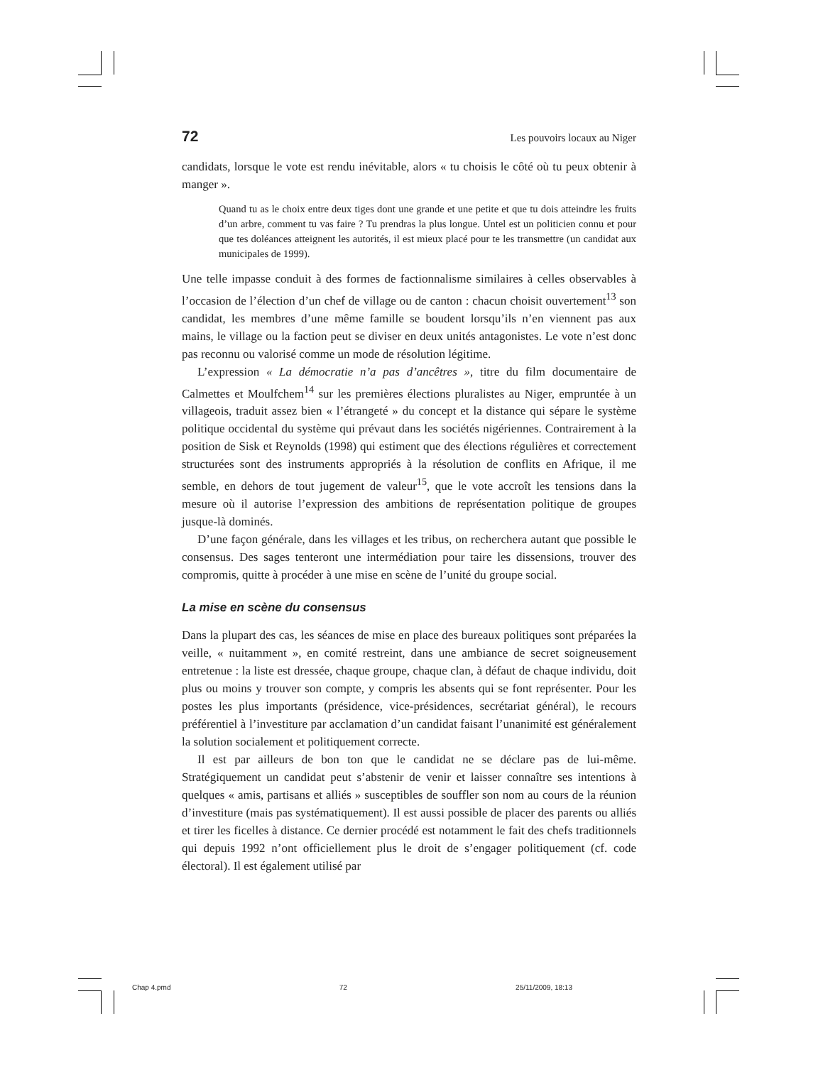72 Les pouvoirs locaux au Niger
candidats, lorsque le vote est rendu inévitable, alors « tu choisis le côté où tu peux obtenir à manger ».
Quand tu as le choix entre deux tiges dont une grande et une petite et que tu dois atteindre les fruits d’un arbre, comment tu vas faire ? Tu prendras la plus longue. Untel est un politicien connu et pour que tes doléances atteignent les autorités, il est mieux placé pour te les transmettre (un candidat aux municipales de 1999).
Une telle impasse conduit à des formes de factionnalisme similaires à celles observables à l’occasion de l’élection d’un chef de village ou de canton : chacun choisit ouvertement<sup>13</sup> son candidat, les membres d’une même famille se boudent lorsqu’ils n’en viennent pas aux mains, le village ou la faction peut se diviser en deux unités antagonistes. Le vote n’est donc pas reconnu ou valorisé comme un mode de résolution légitime.
L’expression « La démocratie n’a pas d’ancêtres », titre du film documentaire de Calmettes et Moulfchem<sup>14</sup> sur les premières élections pluralistes au Niger, empruntée à un villageois, traduit assez bien « l’étrangeté » du concept et la distance qui sépare le système politique occidental du système qui prévaut dans les sociétés nigériennes. Contrairement à la position de Sisk et Reynolds (1998) qui estiment que des élections régulières et correctement structurées sont des instruments appropriés à la résolution de conflits en Afrique, il me semble, en dehors de tout jugement de valeur<sup>15</sup>, que le vote accroît les tensions dans la mesure où il autorise l’expression des ambitions de représentation politique de groupes jusque-là dominés.
D’une façon générale, dans les villages et les tribus, on recherchera autant que possible le consensus. Des sages tenteront une intermédiation pour taire les dissensions, trouver des compromis, quitte à procéder à une mise en scène de l’unité du groupe social.
La mise en scène du consensus
Dans la plupart des cas, les séances de mise en place des bureaux politiques sont préparées la veille, « nuitamment », en comité restreint, dans une ambiance de secret soigneusement entretenue : la liste est dressée, chaque groupe, chaque clan, à défaut de chaque individu, doit plus ou moins y trouver son compte, y compris les absents qui se font représenter. Pour les postes les plus importants (présidence, vice-présidences, secrétariat général), le recours préférentiel à l’investiture par acclamation d’un candidat faisant l’unanimité est généralement la solution socialement et politiquement correcte.
Il est par ailleurs de bon ton que le candidat ne se déclare pas de lui-même. Stratégiquement un candidat peut s’abstenir de venir et laisser connaître ses intentions à quelques « amis, partisans et alliés » susceptibles de souffler son nom au cours de la réunion d’investiture (mais pas systématiquement). Il est aussi possible de placer des parents ou alliés et tirer les ficelles à distance. Ce dernier procédé est notamment le fait des chefs traditionnels qui depuis 1992 n’ont officiellement plus le droit de s’engager politiquement (cf. code électoral). Il est également utilisé par
Chap 4.pmd 72 25/11/2009, 18:13